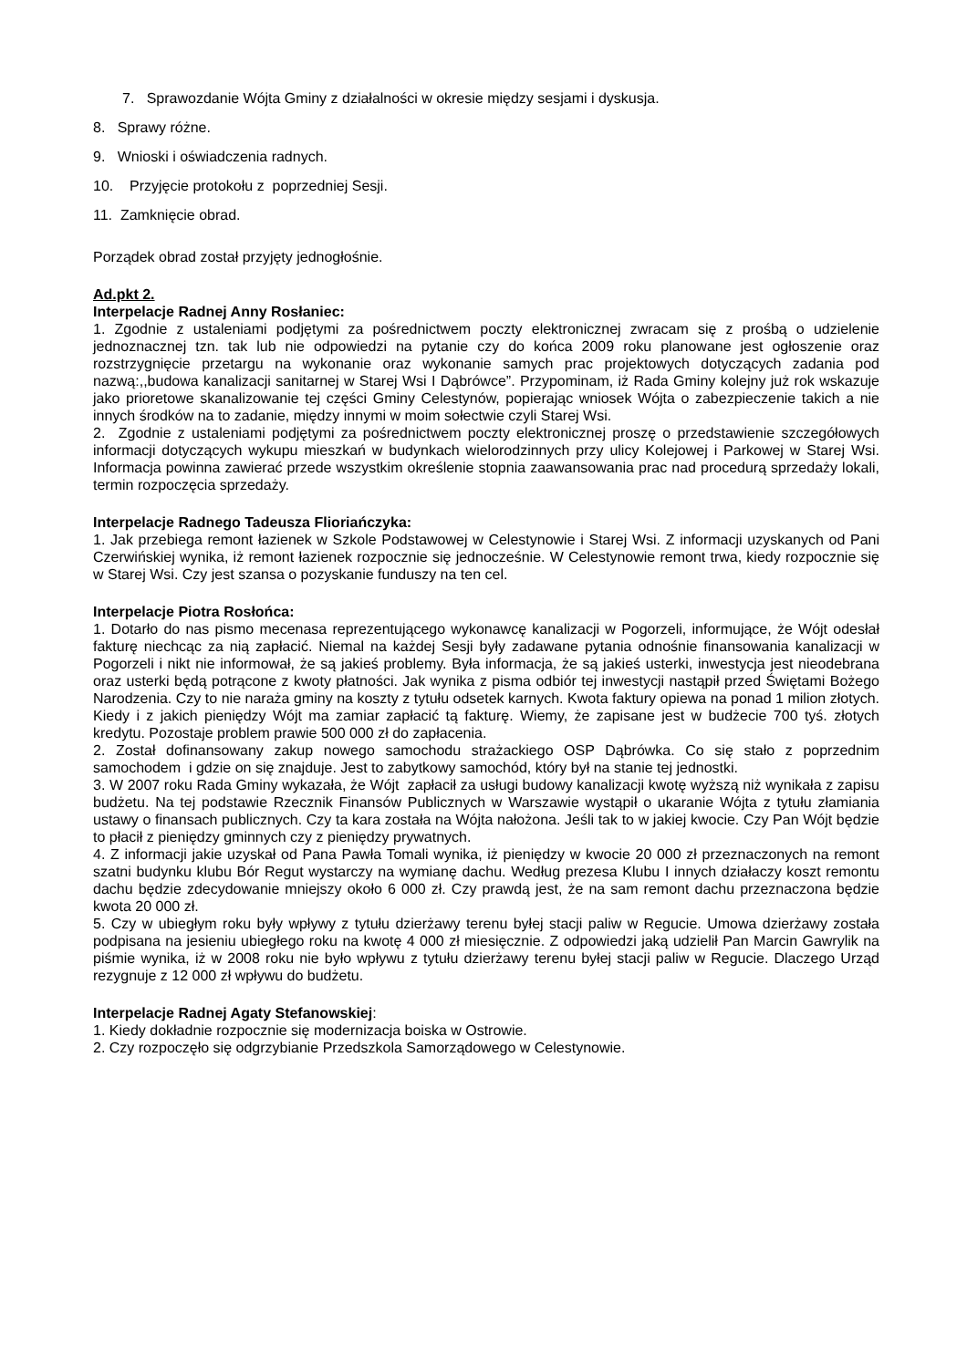7. Sprawozdanie Wójta Gminy z działalności w okresie między sesjami i dyskusja.
8. Sprawy różne.
9. Wnioski i oświadczenia radnych.
10. Przyjęcie protokołu z poprzedniej Sesji.
11. Zamknięcie obrad.
Porządek obrad został przyjęty jednogłośnie.
Ad.pkt 2.
Interpelacje Radnej Anny Rosłaniec:
1. Zgodnie z ustaleniami podjętymi za pośrednictwem poczty elektronicznej zwracam się z prośbą o udzielenie jednoznacznej tzn. tak lub nie odpowiedzi na pytanie czy do końca 2009 roku planowane jest ogłoszenie oraz rozstrzygnięcie przetargu na wykonanie oraz wykonanie samych prac projektowych dotyczących zadania pod nazwą:,,budowa kanalizacji sanitarnej w Starej Wsi I Dąbrówce”. Przypominam, iż Rada Gminy kolejny już rok wskazuje jako prioretowe skanalizowanie tej części Gminy Celestynów, popierając wniosek Wójta o zabezpieczenie takich a nie innych środków na to zadanie, między innymi w moim sołectwie czyli Starej Wsi.
2. Zgodnie z ustaleniami podjętymi za pośrednictwem poczty elektronicznej proszę o przedstawienie szczegółowych informacji dotyczących wykupu mieszkań w budynkach wielorodzinnych przy ulicy Kolejowej i Parkowej w Starej Wsi. Informacja powinna zawierać przede wszystkim określenie stopnia zaawansowania prac nad procedurą sprzedaży lokali, termin rozpoczęcia sprzedaży.
Interpelacje Radnego Tadeusza Flioriańczyka:
1. Jak przebiega remont łazienek w Szkole Podstawowej w Celestynowie i Starej Wsi. Z informacji uzyskanych od Pani Czerwińskiej wynika, iż remont łazienek rozpocznie się jednocześnie. W Celestynowie remont trwa, kiedy rozpocznie się w Starej Wsi. Czy jest szansa o pozyskanie funduszy na ten cel.
Interpelacje Piotra Rosłońca:
1. Dotarło do nas pismo mecenasa reprezentującego wykonawcę kanalizacji w Pogorzeli, informujące, że Wójt odesłał fakturę niechcąc za nią zapłacić. Niemal na każdej Sesji były zadawane pytania odnośnie finansowania kanalizacji w Pogorzeli i nikt nie informował, że są jakieś problemy. Była informacja, że są jakieś usterki, inwestycja jest nieodebrana oraz usterki będą potrącone z kwoty płatności. Jak wynika z pisma odbiór tej inwestycji nastąpił przed Świętami Bożego Narodzenia. Czy to nie naraża gminy na koszty z tytułu odsetek karnych. Kwota faktury opiewa na ponad 1 milion złotych. Kiedy i z jakich pieniędzy Wójt ma zamiar zapłacić tą fakturę. Wiemy, że zapisane jest w budżecie 700 tyś. złotych kredytu. Pozostaje problem prawie 500 000 zł do zapłacenia.
2. Został dofinansowany zakup nowego samochodu strażackiego OSP Dąbrówka. Co się stało z poprzednim samochodem i gdzie on się znajduje. Jest to zabytkowy samochód, który był na stanie tej jednostki.
3. W 2007 roku Rada Gminy wykazała, że Wójt zapłacił za usługi budowy kanalizacji kwotę wyższą niż wynikała z zapisu budżetu. Na tej podstawie Rzecznik Finansów Publicznych w Warszawie wystąpił o ukaranie Wójta z tytułu złamiania ustawy o finansach publicznych. Czy ta kara została na Wójta nałożona. Jeśli tak to w jakiej kwocie. Czy Pan Wójt będzie to płacił z pieniędzy gminnych czy z pieniędzy prywatnych.
4. Z informacji jakie uzyskał od Pana Pawła Tomali wynika, iż pieniędzy w kwocie 20 000 zł przeznaczonych na remont szatni budynku klubu Bór Regut wystarczy na wymianę dachu. Według prezesa Klubu I innych działaczy koszt remontu dachu będzie zdecydowanie mniejszy około 6 000 zł. Czy prawdą jest, że na sam remont dachu przeznaczona będzie kwota 20 000 zł.
5. Czy w ubiegłym roku były wpływy z tytułu dzierżawy terenu byłej stacji paliw w Regucie. Umowa dzierżawy została podpisana na jesieniu ubiegłego roku na kwotę 4 000 zł miesięcznie. Z odpowiedzi jaką udzielił Pan Marcin Gawrylik na piśmie wynika, iż w 2008 roku nie było wpływu z tytułu dzierżawy terenu byłej stacji paliw w Regucie. Dlaczego Urząd rezygnuje z 12 000 zł wpływu do budżetu.
Interpelacje Radnej Agaty Stefanowskiej:
1. Kiedy dokładnie rozpocznie się modernizacja boiska w Ostrowie.
2. Czy rozpoczęło się odgrzybianie Przedszkola Samorządowego w Celestynowie.